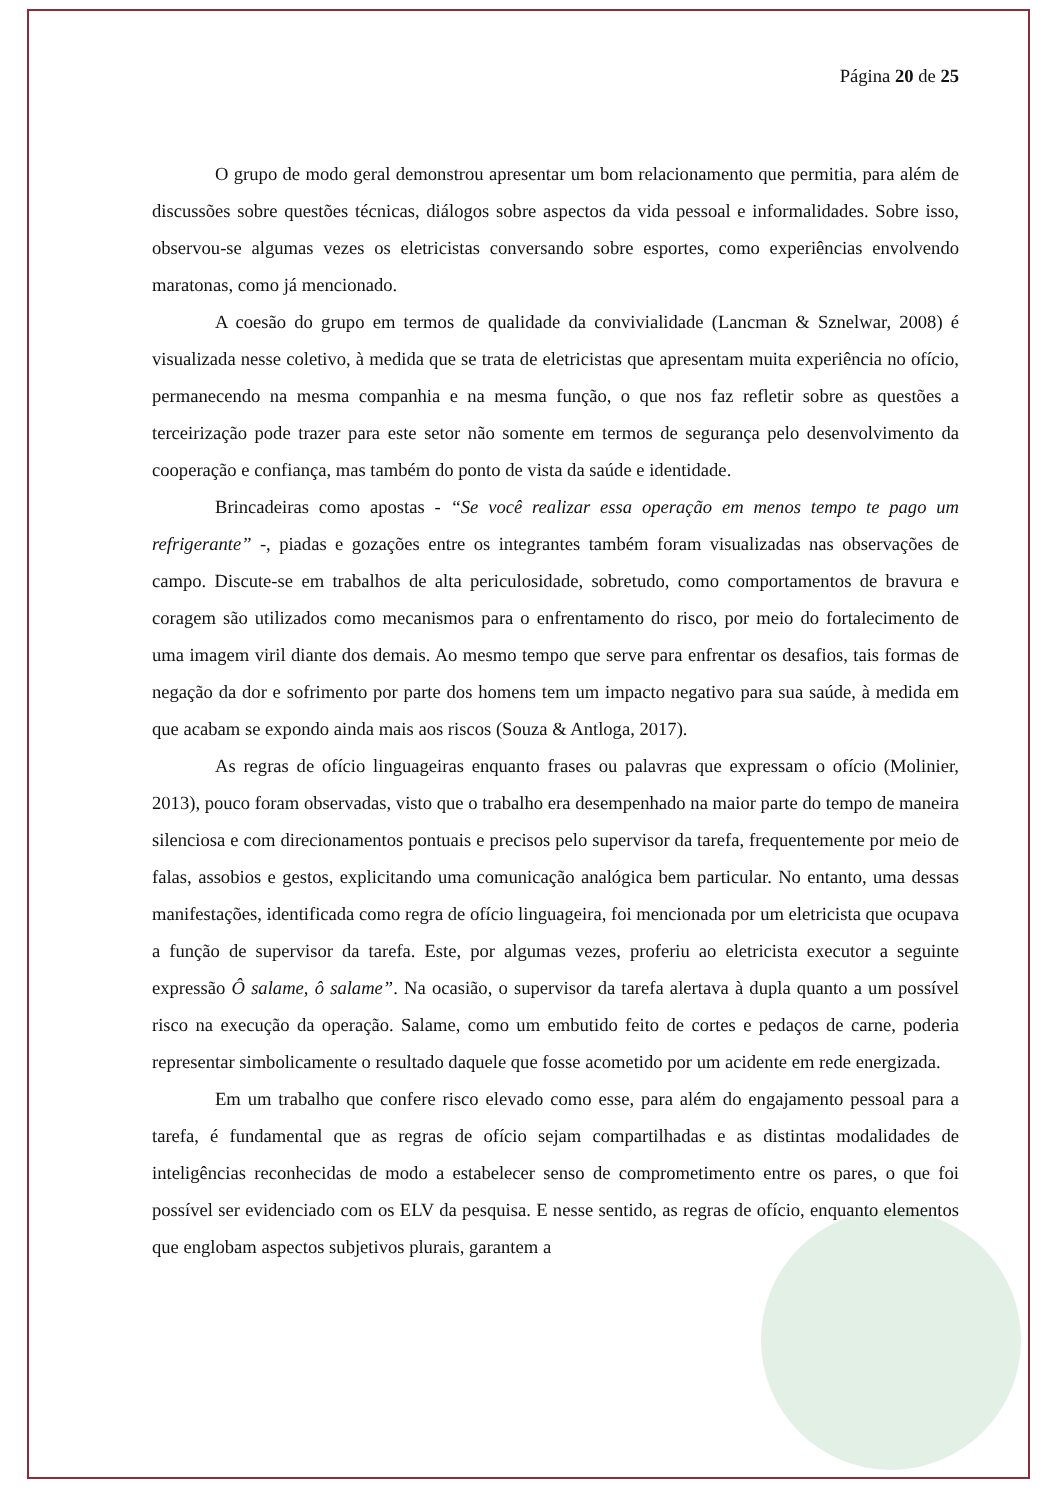Página 20 de 25
O grupo de modo geral demonstrou apresentar um bom relacionamento que permitia, para além de discussões sobre questões técnicas, diálogos sobre aspectos da vida pessoal e informalidades. Sobre isso, observou-se algumas vezes os eletricistas conversando sobre esportes, como experiências envolvendo maratonas, como já mencionado.
A coesão do grupo em termos de qualidade da convivialidade (Lancman & Sznelwar, 2008) é visualizada nesse coletivo, à medida que se trata de eletricistas que apresentam muita experiência no ofício, permanecendo na mesma companhia e na mesma função, o que nos faz refletir sobre as questões a terceirização pode trazer para este setor não somente em termos de segurança pelo desenvolvimento da cooperação e confiança, mas também do ponto de vista da saúde e identidade.
Brincadeiras como apostas - “Se você realizar essa operação em menos tempo te pago um refrigerante” -, piadas e gozações entre os integrantes também foram visualizadas nas observações de campo. Discute-se em trabalhos de alta periculosidade, sobretudo, como comportamentos de bravura e coragem são utilizados como mecanismos para o enfrentamento do risco, por meio do fortalecimento de uma imagem viril diante dos demais. Ao mesmo tempo que serve para enfrentar os desafios, tais formas de negação da dor e sofrimento por parte dos homens tem um impacto negativo para sua saúde, à medida em que acabam se expondo ainda mais aos riscos (Souza & Antloga, 2017).
As regras de ofício linguageiras enquanto frases ou palavras que expressam o ofício (Molinier, 2013), pouco foram observadas, visto que o trabalho era desempenhado na maior parte do tempo de maneira silenciosa e com direcionamentos pontuais e precisos pelo supervisor da tarefa, frequentemente por meio de falas, assobios e gestos, explicitando uma comunicação analógica bem particular. No entanto, uma dessas manifestações, identificada como regra de ofício linguageira, foi mencionada por um eletricista que ocupava a função de supervisor da tarefa. Este, por algumas vezes, proferiu ao eletricista executor a seguinte expressão Ô salame, ô salame”. Na ocasião, o supervisor da tarefa alertava à dupla quanto a um possível risco na execução da operação. Salame, como um embutido feito de cortes e pedaços de carne, poderia representar simbolicamente o resultado daquele que fosse acometido por um acidente em rede energizada.
Em um trabalho que confere risco elevado como esse, para além do engajamento pessoal para a tarefa, é fundamental que as regras de ofício sejam compartilhadas e as distintas modalidades de inteligências reconhecidas de modo a estabelecer senso de comprometimento entre os pares, o que foi possível ser evidenciado com os ELV da pesquisa. E nesse sentido, as regras de ofício, enquanto elementos que englobam aspectos subjetivos plurais, garantem a